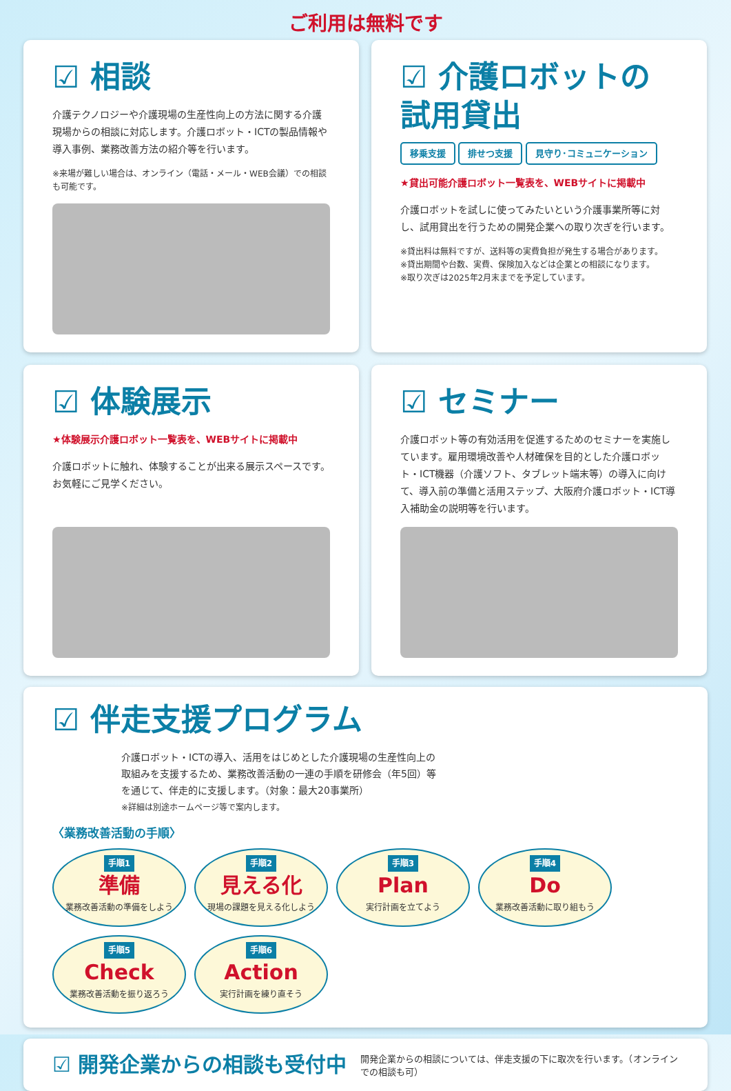ご利用は無料です
☑ 相談
介護テクノロジーや介護現場の生産性向上の方法に関する介護現場からの相談に対応します。介護ロボット・ICTの製品情報や導入事例、業務改善方法の紹介等を行います。
※来場が難しい場合は、オンライン（電話・メール・WEB会議）での相談も可能です。
☑ 介護ロボットの試用貸出
移乗支援 排せつ支援 見守り･コミュニケーション
★貸出可能介護ロボット一覧表を、WEBサイトに掲載中
介護ロボットを試しに使ってみたいという介護事業所等に対し、試用貸出を行うための開発企業への取り次ぎを行います。
※貸出料は無料ですが、送料等の実費負担が発生する場合があります。
※貸出期間や台数、実費、保険加入などは企業との相談になります。
※取り次ぎは2025年2月末までを予定しています。
☑ 体験展示
★体験展示介護ロボット一覧表を、WEBサイトに掲載中
介護ロボットに触れ、体験することが出来る展示スペースです。お気軽にご見学ください。
☑ セミナー
介護ロボット等の有効活用を促進するためのセミナーを実施しています。雇用環境改善や人材確保を目的とした介護ロボット・ICT機器（介護ソフト、タブレット端末等）の導入に向けて、導入前の準備と活用ステップ、大阪府介護ロボット・ICT導入補助金の説明等を行います。
☑ 伴走支援プログラム
介護ロボット・ICTの導入、活用をはじめとした介護現場の生産性向上の取組みを支援するため、業務改善活動の一連の手順を研修会（年5回）等を通じて、伴走的に支援します。（対象：最大20事業所）
※詳細は別途ホームページ等で案内します。
〈業務改善活動の手順〉
手順1
準備
業務改善活動の準備をしよう
手順2
見える化
現場の課題を見える化しよう
手順3
Plan
実行計画を立てよう
手順4
Do
業務改善活動に取り組もう
手順5
Check
業務改善活動を振り返ろう
手順6
Action
実行計画を練り直そう
☑ 開発企業からの相談も受付中
開発企業からの相談については、伴走支援の下に取次を行います。（オンラインでの相談も可）